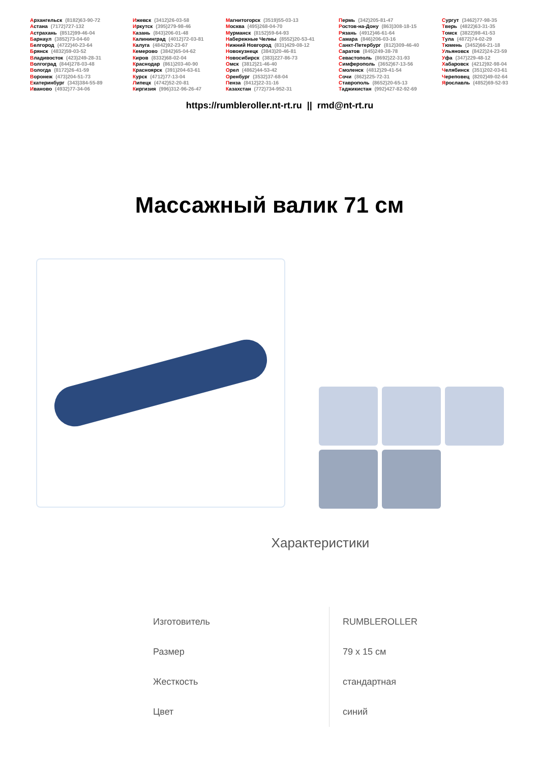Архангельск (8182)63-90-72
Астана (7172)727-132
Астрахань (8512)99-46-04
Барнаул (3852)73-04-60
Белгород (4722)40-23-64
Брянск (4832)59-03-52
Владивосток (423)249-28-31
Волгоград (844)278-03-48
Вологда (8172)26-41-59
Воронеж (473)204-51-73
Екатеринбург (343)384-55-89
Иваново (4932)77-34-06
Ижевск (3412)26-03-58
Иркутск (395)279-98-46
Казань (843)206-01-48
Калининград (4012)72-03-81
Калуга (4842)92-23-67
Кемерово (3842)65-04-62
Киров (8332)68-02-04
Краснодар (861)203-40-90
Красноярск (391)204-63-61
Курск (4712)77-13-04
Липецк (4742)52-20-81
Киргизия (996)312-96-26-47
Магнитогорск (3519)55-03-13
Москва (495)268-04-70
Мурманск (8152)59-64-93
Набережные Челны (8552)20-53-41
Нижний Новгород (831)429-08-12
Новокузнецк (3843)20-46-81
Новосибирск (383)227-86-73
Омск (3812)21-46-40
Орел (4862)44-53-42
Оренбург (3532)37-68-04
Пенза (8412)22-31-16
Казахстан (772)734-952-31
Пермь (342)205-81-47
Ростов-на-Дону (863)308-18-15
Рязань (4912)46-61-64
Самара (846)206-03-16
Санкт-Петербург (812)309-46-40
Саратов (845)249-38-78
Севастополь (8692)22-31-93
Симферополь (3652)67-13-56
Смоленск (4812)29-41-54
Сочи (862)225-72-31
Ставрополь (8652)20-65-13
Таджикистан (992)427-82-92-69
Сургут (3462)77-98-35
Тверь (4822)63-31-35
Томск (3822)98-41-53
Тула (4872)74-02-29
Тюмень (3452)66-21-18
Ульяновск (8422)24-23-59
Уфа (347)229-48-12
Хабаровск (4212)92-98-04
Челябинск (351)202-03-61
Череповец (8202)49-02-64
Ярославль (4852)69-52-93
https://rumbleroller.nt-rt.ru || rmd@nt-rt.ru
Массажный валик 71 см
Характеристики
| Изготовитель | RUMBLEROLLER |
| Размер | 79 x 15 см |
| Жесткость | стандартная |
| Цвет | синий |